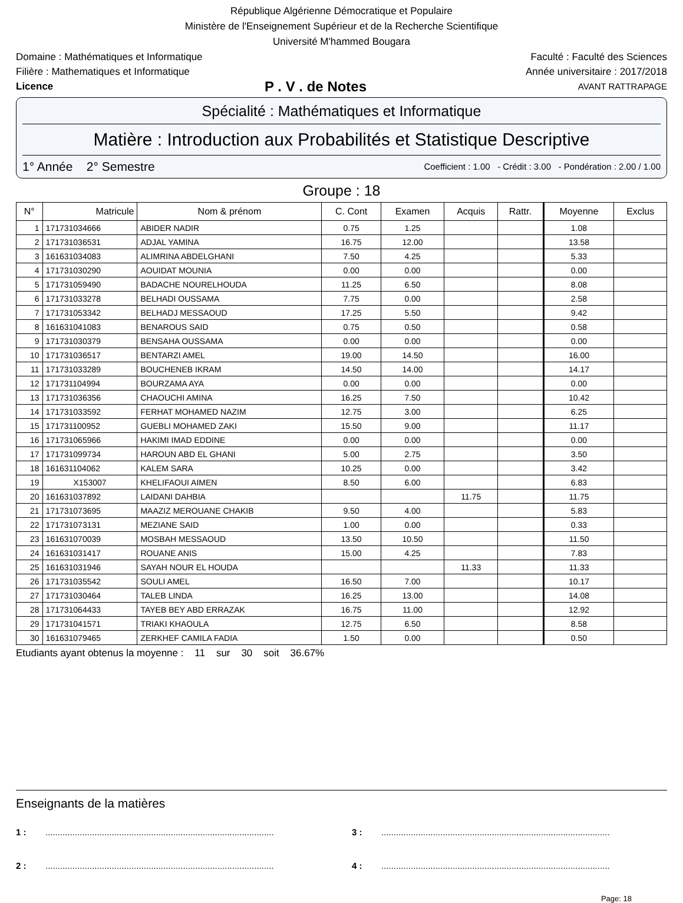République Algérienne Démocratique et Populaire
Ministère de l'Enseignement Supérieur et de la Recherche Scientifique
Université M'hammed Bougara
Domaine : Mathématiques et Informatique Faculté : Faculté des Sciences
Filière : Mathematiques et Informatique Année universitaire : 2017/2018
Licence P . V . de Notes AVANT RATTRAPAGE
Spécialité : Mathématiques et Informatique
Matière : Introduction aux Probabilités et Statistique Descriptive
1° Année 2° Semestre Coefficient : 1.00 - Crédit : 3.00 - Pondération : 2.00 / 1.00
Groupe : 18
| N° | Matricule | Nom & prénom | C. Cont | Examen | Acquis | Rattr. | Moyenne | Exclus |
| --- | --- | --- | --- | --- | --- | --- | --- | --- |
| 1 | 171731034666 | ABIDER NADIR | 0.75 | 1.25 | | | 1.08 | |
| 2 | 171731036531 | ADJAL YAMINA | 16.75 | 12.00 | | | 13.58 | |
| 3 | 161631034083 | ALIMRINA ABDELGHANI | 7.50 | 4.25 | | | 5.33 | |
| 4 | 171731030290 | AOUIDAT MOUNIA | 0.00 | 0.00 | | | 0.00 | |
| 5 | 171731059490 | BADACHE NOURELHOUDA | 11.25 | 6.50 | | | 8.08 | |
| 6 | 171731033278 | BELHADI OUSSAMA | 7.75 | 0.00 | | | 2.58 | |
| 7 | 171731053342 | BELHADJ MESSAOUD | 17.25 | 5.50 | | | 9.42 | |
| 8 | 161631041083 | BENAROUS SAID | 0.75 | 0.50 | | | 0.58 | |
| 9 | 171731030379 | BENSAHA OUSSAMA | 0.00 | 0.00 | | | 0.00 | |
| 10 | 171731036517 | BENTARZI AMEL | 19.00 | 14.50 | | | 16.00 | |
| 11 | 171731033289 | BOUCHENEB IKRAM | 14.50 | 14.00 | | | 14.17 | |
| 12 | 171731104994 | BOURZAMA AYA | 0.00 | 0.00 | | | 0.00 | |
| 13 | 171731036356 | CHAOUCHI AMINA | 16.25 | 7.50 | | | 10.42 | |
| 14 | 171731033592 | FERHAT MOHAMED NAZIM | 12.75 | 3.00 | | | 6.25 | |
| 15 | 171731100952 | GUEBLI MOHAMED ZAKI | 15.50 | 9.00 | | | 11.17 | |
| 16 | 171731065966 | HAKIMI IMAD EDDINE | 0.00 | 0.00 | | | 0.00 | |
| 17 | 171731099734 | HAROUN ABD EL GHANI | 5.00 | 2.75 | | | 3.50 | |
| 18 | 161631104062 | KALEM SARA | 10.25 | 0.00 | | | 3.42 | |
| 19 | X153007 | KHELIFAOUI AIMEN | 8.50 | 6.00 | | | 6.83 | |
| 20 | 161631037892 | LAIDANI DAHBIA | | | 11.75 | | 11.75 | |
| 21 | 171731073695 | MAAZIZ MEROUANE CHAKIB | 9.50 | 4.00 | | | 5.83 | |
| 22 | 171731073131 | MEZIANE SAID | 1.00 | 0.00 | | | 0.33 | |
| 23 | 161631070039 | MOSBAH MESSAOUD | 13.50 | 10.50 | | | 11.50 | |
| 24 | 161631031417 | ROUANE ANIS | 15.00 | 4.25 | | | 7.83 | |
| 25 | 161631031946 | SAYAH NOUR EL HOUDA | | | 11.33 | | 11.33 | |
| 26 | 171731035542 | SOULI AMEL | 16.50 | 7.00 | | | 10.17 | |
| 27 | 171731030464 | TALEB LINDA | 16.25 | 13.00 | | | 14.08 | |
| 28 | 171731064433 | TAYEB BEY ABD ERRAZAK | 16.75 | 11.00 | | | 12.92 | |
| 29 | 171731041571 | TRIAKI KHAOULA | 12.75 | 6.50 | | | 8.58 | |
| 30 | 161631079465 | ZERKHEF CAMILA FADIA | 1.50 | 0.00 | | | 0.50 | |
Etudiants ayant obtenus la moyenne : 11 sur 30 soit 36.67%
Enseignants de la matières
1 :............................................................................................. 3 :.............................................................................................
2 :............................................................................................. 4 :.............................................................................................
Page: 18